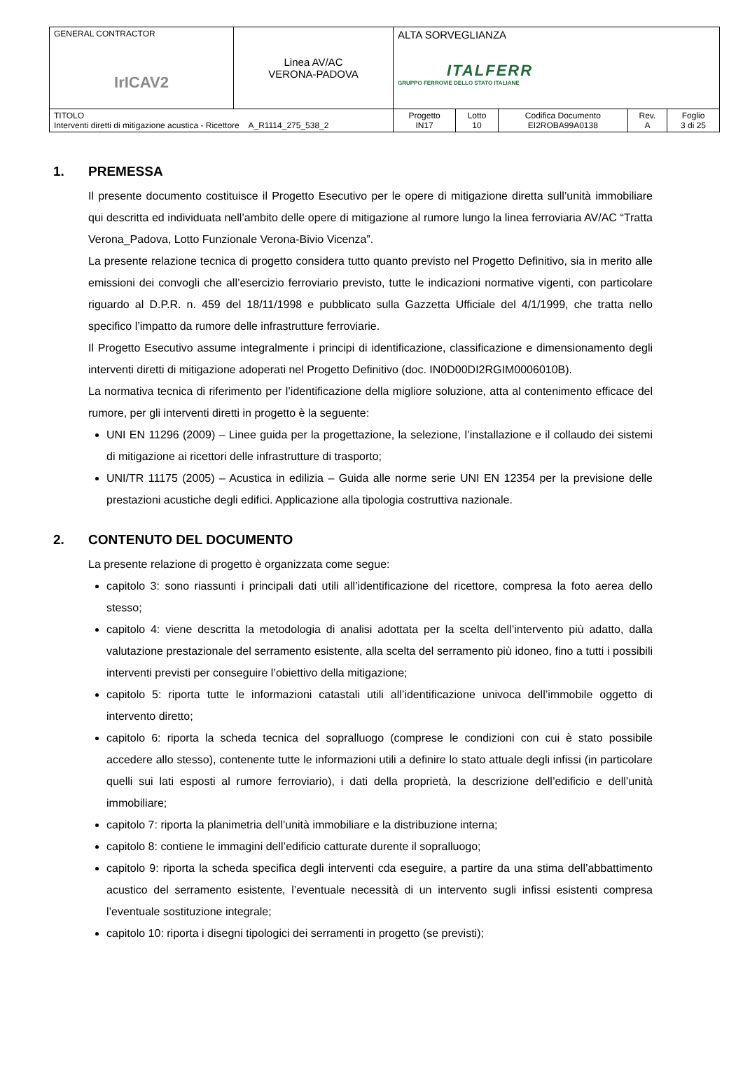| GENERAL CONTRACTOR IrICAV2 | Linea AV/AC VERONA-PADOVA | ALTA SORVEGLIANZA ITALFERR GRUPPO FERROVIE DELLO STATO ITALIANE | | | | |
| TITOLO Interventi diretti di mitigazione acustica - Ricettore A_R1114_275_538_2 | | Progetto IN17 | Lotto 10 | Codifica Documento EI2ROBA99A0138 | Rev. A | Foglio 3 di 25 |
1. PREMESSA
Il presente documento costituisce il Progetto Esecutivo per le opere di mitigazione diretta sull’unità immobiliare qui descritta ed individuata nell’ambito delle opere di mitigazione al rumore lungo la linea ferroviaria AV/AC “Tratta Verona_Padova, Lotto Funzionale Verona-Bivio Vicenza”.
La presente relazione tecnica di progetto considera tutto quanto previsto nel Progetto Definitivo, sia in merito alle emissioni dei convogli che all’esercizio ferroviario previsto, tutte le indicazioni normative vigenti, con particolare riguardo al D.P.R. n. 459 del 18/11/1998 e pubblicato sulla Gazzetta Ufficiale del 4/1/1999, che tratta nello specifico l’impatto da rumore delle infrastrutture ferroviarie.
Il Progetto Esecutivo assume integralmente i principi di identificazione, classificazione e dimensionamento degli interventi diretti di mitigazione adoperati nel Progetto Definitivo (doc. IN0D00DI2RGIM0006010B).
La normativa tecnica di riferimento per l’identificazione della migliore soluzione, atta al contenimento efficace del rumore, per gli interventi diretti in progetto è la seguente:
UNI EN 11296 (2009) – Linee guida per la progettazione, la selezione, l’installazione e il collaudo dei sistemi di mitigazione ai ricettori delle infrastrutture di trasporto;
UNI/TR 11175 (2005) – Acustica in edilizia – Guida alle norme serie UNI EN 12354 per la previsione delle prestazioni acustiche degli edifici. Applicazione alla tipologia costruttiva nazionale.
2. CONTENUTO DEL DOCUMENTO
La presente relazione di progetto è organizzata come segue:
capitolo 3: sono riassunti i principali dati utili all’identificazione del ricettore, compresa la foto aerea dello stesso;
capitolo 4: viene descritta la metodologia di analisi adottata per la scelta dell’intervento più adatto, dalla valutazione prestazionale del serramento esistente, alla scelta del serramento più idoneo, fino a tutti i possibili interventi previsti per conseguire l’obiettivo della mitigazione;
capitolo 5: riporta tutte le informazioni catastali utili all’identificazione univoca dell’immobile oggetto di intervento diretto;
capitolo 6: riporta la scheda tecnica del sopralluogo (comprese le condizioni con cui è stato possibile accedere allo stesso), contenente tutte le informazioni utili a definire lo stato attuale degli infissi (in particolare quelli sui lati esposti al rumore ferroviario), i dati della proprietà, la descrizione dell’edificio e dell’unità immobiliare;
capitolo 7: riporta la planimetria dell’unità immobiliare e la distribuzione interna;
capitolo 8: contiene le immagini dell’edificio catturate durente il sopralluogo;
capitolo 9: riporta la scheda specifica degli interventi cda eseguire, a partire da una stima dell’abbattimento acustico del serramento esistente, l’eventuale necessità di un intervento sugli infissi esistenti compresa l’eventuale sostituzione integrale;
capitolo 10: riporta i disegni tipologici dei serramenti in progetto (se previsti);